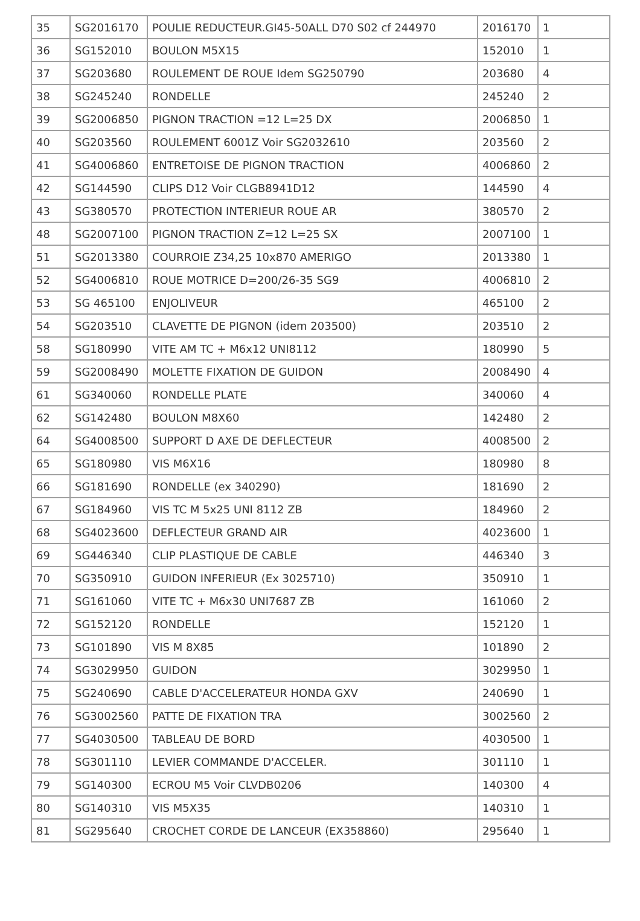| 35 | SG2016170 | POULIE REDUCTEUR.GI45-50ALL D70 S02 cf 244970 | 2016170 | 1 |
| 36 | SG152010 | BOULON M5X15 | 152010 | 1 |
| 37 | SG203680 | ROULEMENT DE ROUE Idem SG250790 | 203680 | 4 |
| 38 | SG245240 | RONDELLE | 245240 | 2 |
| 39 | SG2006850 | PIGNON TRACTION =12 L=25 DX | 2006850 | 1 |
| 40 | SG203560 | ROULEMENT 6001Z Voir SG2032610 | 203560 | 2 |
| 41 | SG4006860 | ENTRETOISE DE PIGNON TRACTION | 4006860 | 2 |
| 42 | SG144590 | CLIPS D12 Voir CLGB8941D12 | 144590 | 4 |
| 43 | SG380570 | PROTECTION INTERIEUR ROUE AR | 380570 | 2 |
| 48 | SG2007100 | PIGNON TRACTION Z=12 L=25 SX | 2007100 | 1 |
| 51 | SG2013380 | COURROIE Z34,25 10x870 AMERIGO | 2013380 | 1 |
| 52 | SG4006810 | ROUE MOTRICE D=200/26-35 SG9 | 4006810 | 2 |
| 53 | SG 465100 | ENJOLIVEUR | 465100 | 2 |
| 54 | SG203510 | CLAVETTE DE PIGNON (idem 203500) | 203510 | 2 |
| 58 | SG180990 | VITE AM TC + M6x12 UNI8112 | 180990 | 5 |
| 59 | SG2008490 | MOLETTE FIXATION DE GUIDON | 2008490 | 4 |
| 61 | SG340060 | RONDELLE PLATE | 340060 | 4 |
| 62 | SG142480 | BOULON M8X60 | 142480 | 2 |
| 64 | SG4008500 | SUPPORT D AXE DE DEFLECTEUR | 4008500 | 2 |
| 65 | SG180980 | VIS M6X16 | 180980 | 8 |
| 66 | SG181690 | RONDELLE (ex 340290) | 181690 | 2 |
| 67 | SG184960 | VIS TC M 5x25 UNI 8112 ZB | 184960 | 2 |
| 68 | SG4023600 | DEFLECTEUR GRAND AIR | 4023600 | 1 |
| 69 | SG446340 | CLIP PLASTIQUE DE CABLE | 446340 | 3 |
| 70 | SG350910 | GUIDON INFERIEUR (Ex 3025710) | 350910 | 1 |
| 71 | SG161060 | VITE TC + M6x30 UNI7687 ZB | 161060 | 2 |
| 72 | SG152120 | RONDELLE | 152120 | 1 |
| 73 | SG101890 | VIS M 8X85 | 101890 | 2 |
| 74 | SG3029950 | GUIDON | 3029950 | 1 |
| 75 | SG240690 | CABLE D'ACCELERATEUR HONDA GXV | 240690 | 1 |
| 76 | SG3002560 | PATTE DE FIXATION TRA | 3002560 | 2 |
| 77 | SG4030500 | TABLEAU DE BORD | 4030500 | 1 |
| 78 | SG301110 | LEVIER COMMANDE D'ACCELER. | 301110 | 1 |
| 79 | SG140300 | ECROU M5 Voir CLVDB0206 | 140300 | 4 |
| 80 | SG140310 | VIS M5X35 | 140310 | 1 |
| 81 | SG295640 | CROCHET CORDE DE LANCEUR (EX358860) | 295640 | 1 |